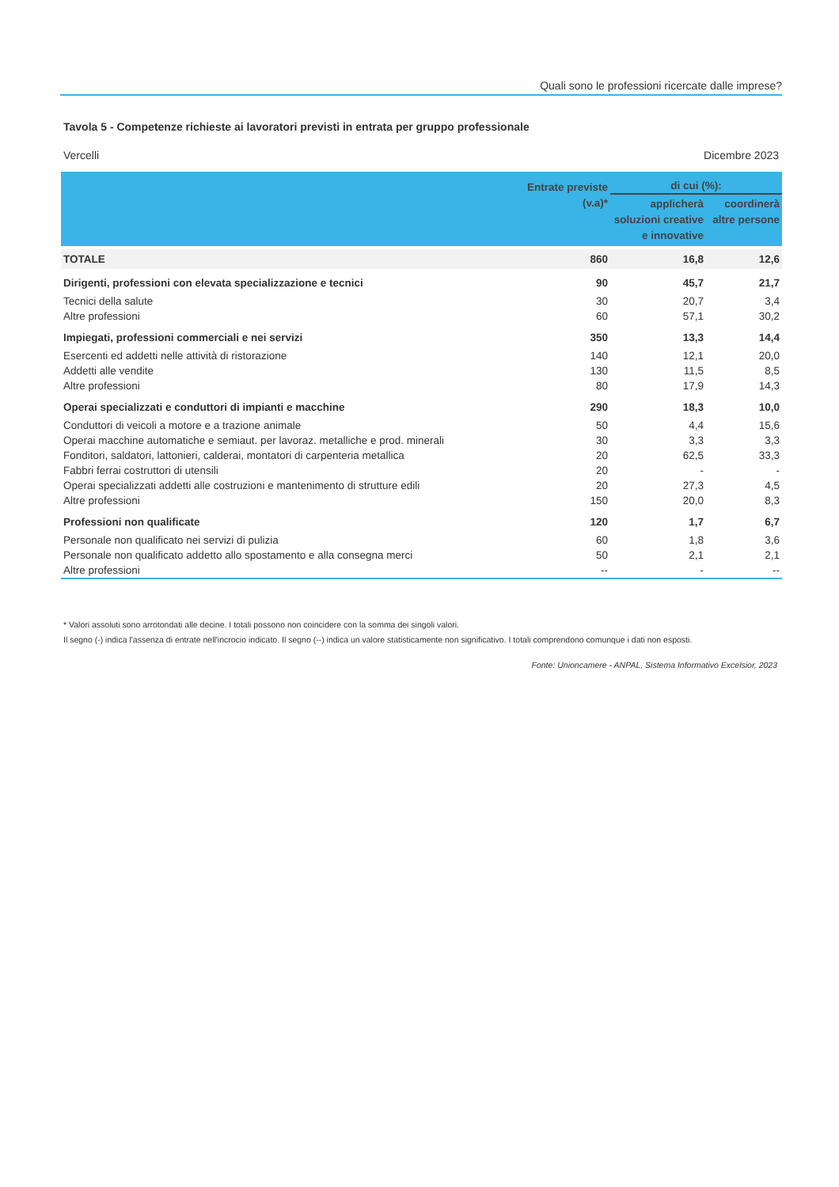Quali sono le professioni ricercate dalle imprese?
Tavola 5 - Competenze richieste ai lavoratori previsti in entrata per gruppo professionale
Vercelli Dicembre 2023
| | Entrate previste (v.a)* | di cui (%): | |
| --- | --- | --- | --- |
| | | applicherà soluzioni creative e innovative | coordinerà altre persone |
| TOTALE | 860 | 16,8 | 12,6 |
| Dirigenti, professioni con elevata specializzazione e tecnici | 90 | 45,7 | 21,7 |
| Tecnici della salute | 30 | 20,7 | 3,4 |
| Altre professioni | 60 | 57,1 | 30,2 |
| Impiegati, professioni commerciali e nei servizi | 350 | 13,3 | 14,4 |
| Esercenti ed addetti nelle attività di ristorazione | 140 | 12,1 | 20,0 |
| Addetti alle vendite | 130 | 11,5 | 8,5 |
| Altre professioni | 80 | 17,9 | 14,3 |
| Operai specializzati e conduttori di impianti e macchine | 290 | 18,3 | 10,0 |
| Conduttori di veicoli a motore e a trazione animale | 50 | 4,4 | 15,6 |
| Operai macchine automatiche e semiaut. per lavoraz. metalliche e prod. minerali | 30 | 3,3 | 3,3 |
| Fonditori, saldatori, lattonieri, calderai, montatori di carpenteria metallica | 20 | 62,5 | 33,3 |
| Fabbri ferrai costruttori di utensili | 20 | - | - |
| Operai specializzati addetti alle costruzioni e mantenimento di strutture edili | 20 | 27,3 | 4,5 |
| Altre professioni | 150 | 20,0 | 8,3 |
| Professioni non qualificate | 120 | 1,7 | 6,7 |
| Personale non qualificato nei servizi di pulizia | 60 | 1,8 | 3,6 |
| Personale non qualificato addetto allo spostamento e alla consegna merci | 50 | 2,1 | 2,1 |
| Altre professioni | -- | - | -- |
* Valori assoluti sono arrotondati alle decine. I totali possono non coincidere con la somma dei singoli valori.
Il segno (-) indica l'assenza di entrate nell'incrocio indicato. Il segno (--) indica un valore statisticamente non significativo. I totali comprendono comunque i dati non esposti.
Fonte: Unioncamere - ANPAL, Sistema Informativo Excelsior, 2023